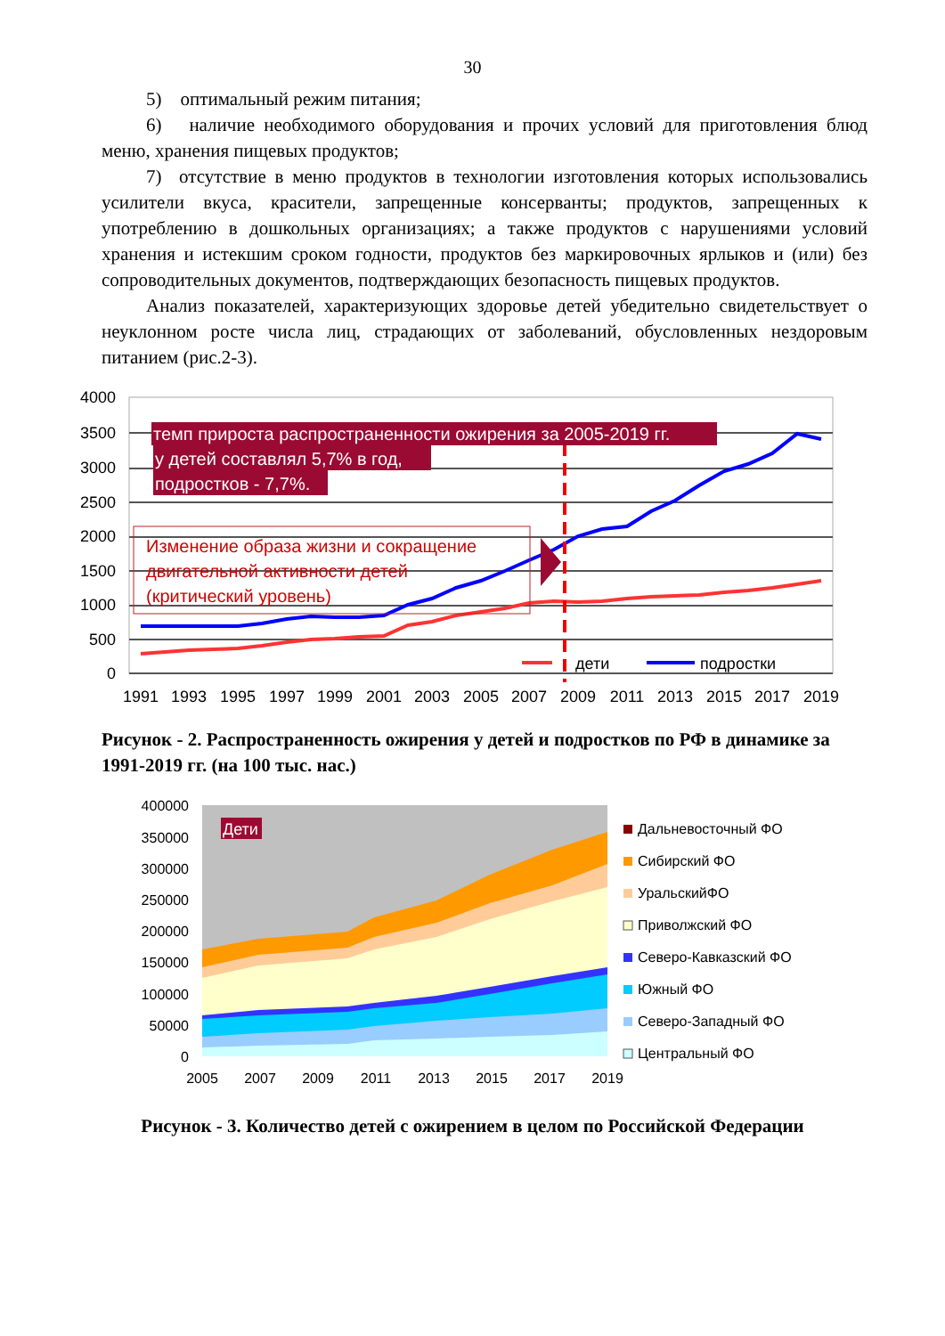30
5) оптимальный режим питания;
6) наличие необходимого оборудования и прочих условий для приготовления блюд меню, хранения пищевых продуктов;
7) отсутствие в меню продуктов в технологии изготовления которых использовались усилители вкуса, красители, запрещенные консерванты; продуктов, запрещенных к употреблению в дошкольных организациях; а также продуктов с нарушениями условий хранения и истекшим сроком годности, продуктов без маркировочных ярлыков и (или) без сопроводительных документов, подтверждающих безопасность пищевых продуктов.
Анализ показателей, характеризующих здоровье детей убедительно свидетельствует о неуклонном росте числа лиц, страдающих от заболеваний, обусловленных нездоровым питанием (рис.2-3).
4000
3500
3000
2500
2000
1500
1000
500
0
темп прироста распространенности ожирения за 2005-2019 гг.
у детей составлял 5,7% в год,
подростков - 7,7%.
Изменение образа жизни и сокращение
двигательной активности детей
(критический уровень)
дети
подростки
1991
1993
1995
1997
1999
2001
2003
2005
2007
2009
2011
2013
2015
2017
2019
Рисунок - 2. Распространенность ожирения у детей и подростков по РФ в динамике за 1991-2019 гг. (на 100 тыс. нас.)
400000
350000
300000
250000
200000
150000
100000
50000
0
Дети
2005
2007
2009
2011
2013
2015
2017
2019
Дальневосточный ФО
Сибирский ФО
УральскийФО
Приволжский ФО
Северо-Кавказский ФО
Южный ФО
Северо-Западный ФО
Центральный ФО
Рисунок - 3. Количество детей с ожирением в целом по Российской Федерации